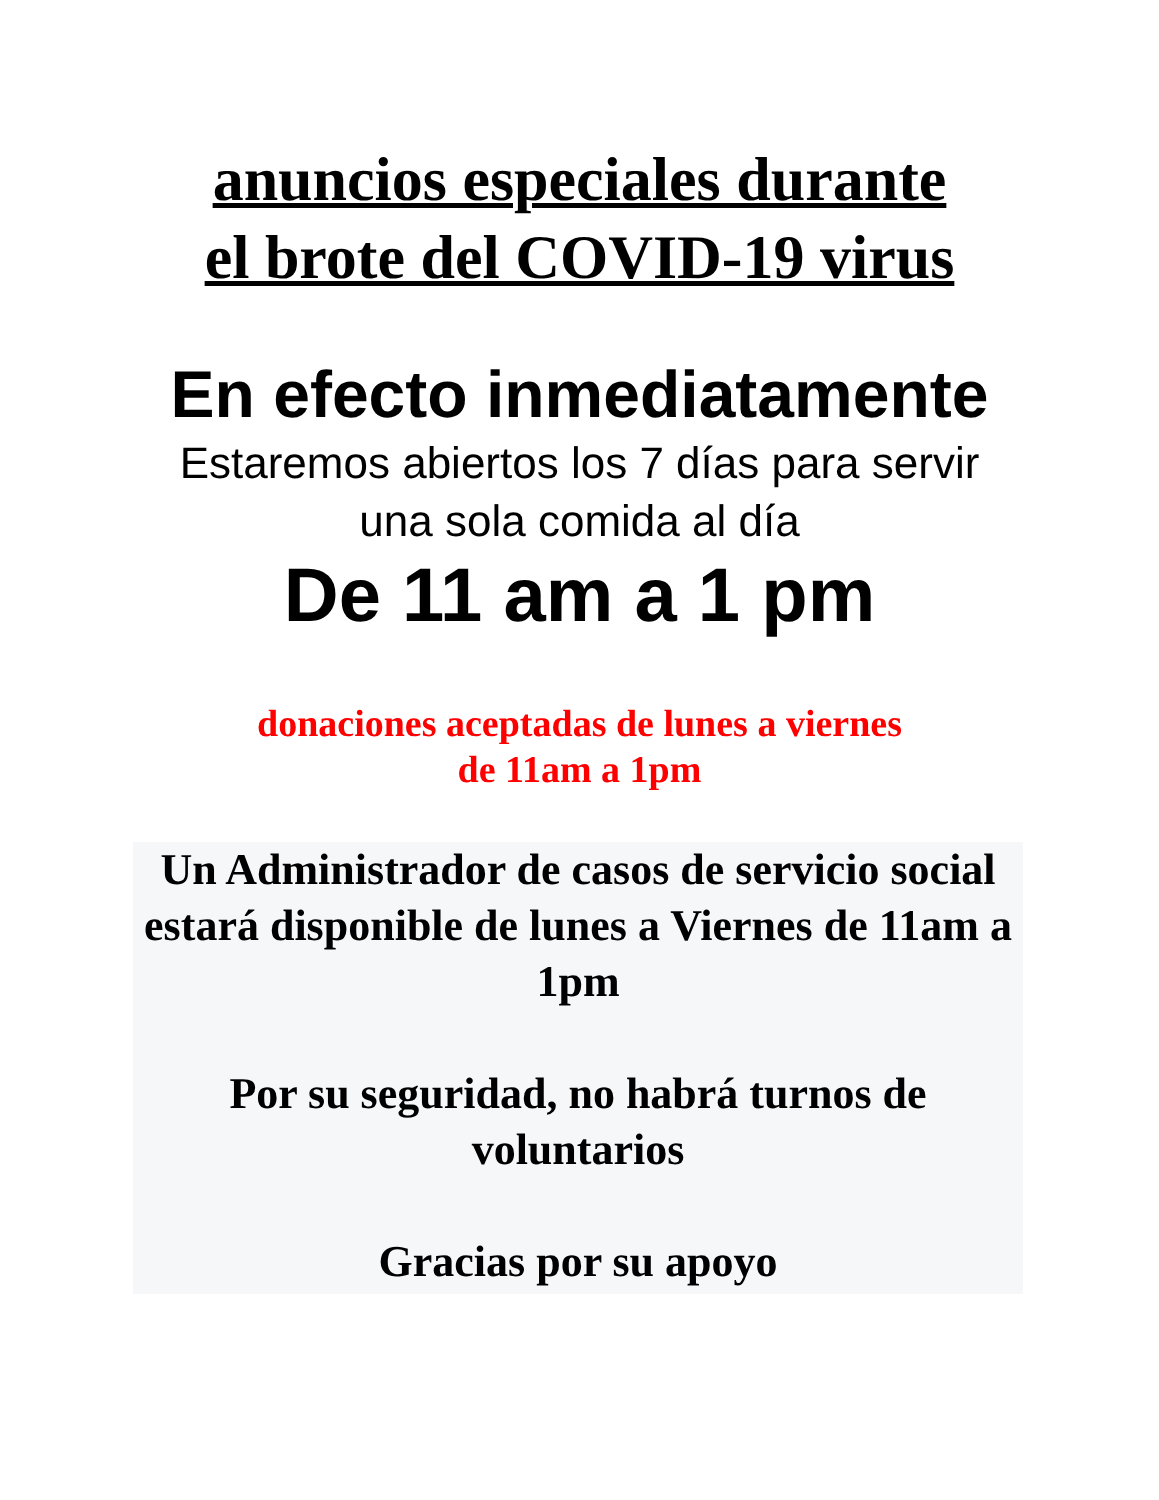anuncios especiales durante
el brote del COVID-19 virus
En efecto inmediatamente
Estaremos abiertos los 7 días para servir
una sola comida al día
De 11 am a 1 pm
donaciones aceptadas de lunes a viernes
de 11am a 1pm
Un Administrador de casos de servicio social estará disponible de lunes a Viernes de 11am a 1pm
Por su seguridad, no habrá turnos de voluntarios
Gracias por su apoyo